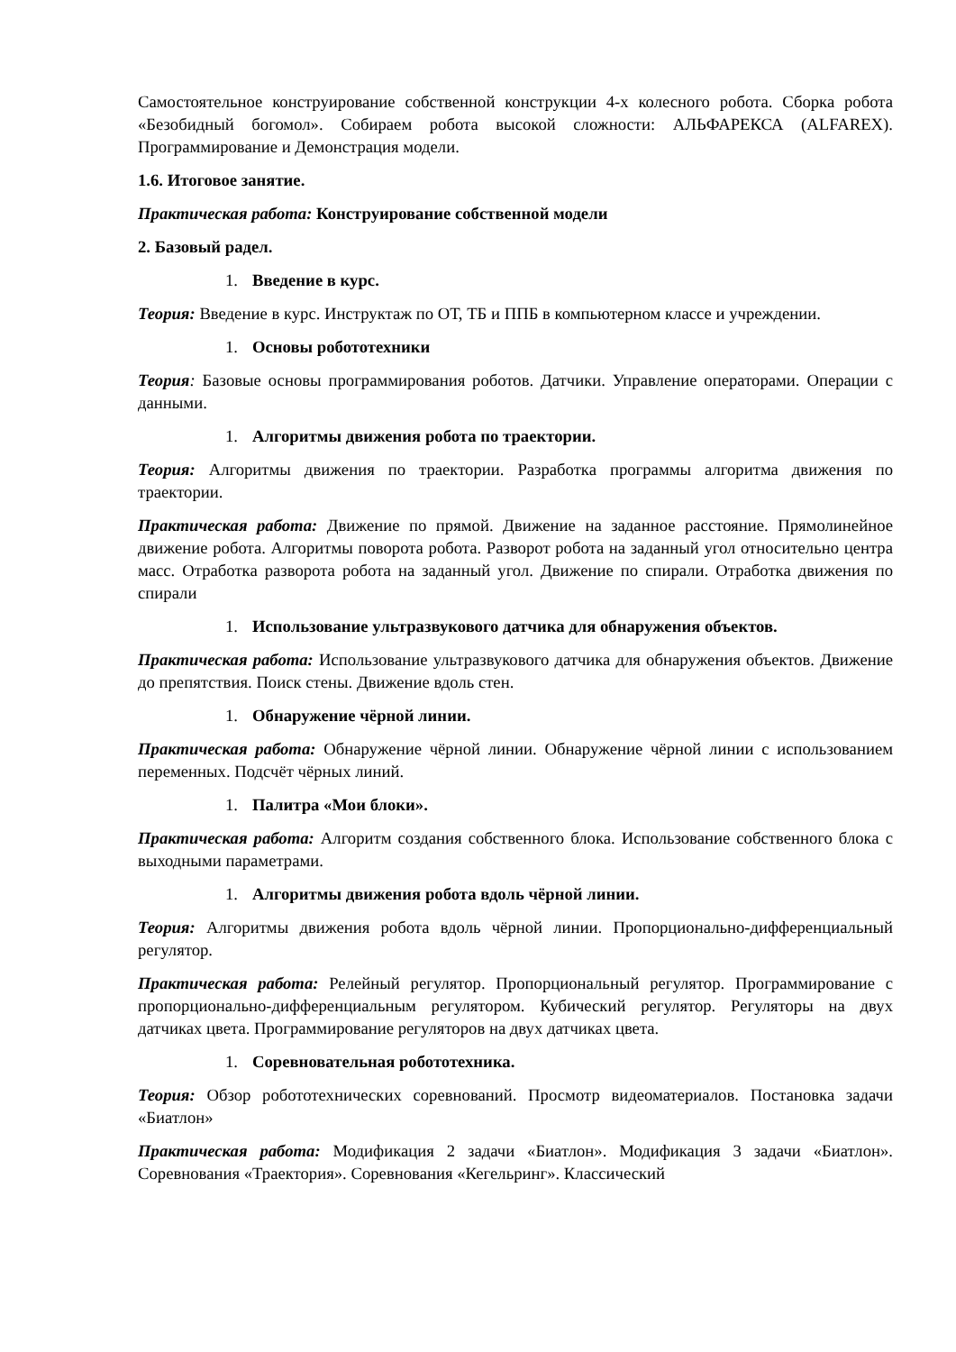Самостоятельное конструирование собственной конструкции 4-х колесного робота. Сборка робота «Безобидный богомол». Собираем робота высокой сложности: АЛЬФАРЕКСА (ALFAREX). Программирование и Демонстрация модели.
1.6. Итоговое занятие.
Практическая работа: Конструирование собственной модели
2. Базовый радел.
1. Введение в курс.
Теория: Введение в курс. Инструктаж по ОТ, ТБ и ППБ в компьютерном классе и учреждении.
1. Основы робототехники
Теория: Базовые основы программирования роботов. Датчики. Управление операторами. Операции с данными.
1. Алгоритмы движения робота по траектории.
Теория: Алгоритмы движения по траектории. Разработка программы алгоритма движения по траектории.
Практическая работа: Движение по прямой. Движение на заданное расстояние. Прямолинейное движение робота. Алгоритмы поворота робота. Разворот робота на заданный угол относительно центра масс. Отработка разворота робота на заданный угол. Движение по спирали. Отработка движения по спирали
1. Использование ультразвукового датчика для обнаружения объектов.
Практическая работа: Использование ультразвукового датчика для обнаружения объектов. Движение до препятствия. Поиск стены. Движение вдоль стен.
1. Обнаружение чёрной линии.
Практическая работа: Обнаружение чёрной линии. Обнаружение чёрной линии с использованием переменных. Подсчёт чёрных линий.
1. Палитра «Мои блоки».
Практическая работа: Алгоритм создания собственного блока. Использование собственного блока с выходными параметрами.
1. Алгоритмы движения робота вдоль чёрной линии.
Теория: Алгоритмы движения робота вдоль чёрной линии. Пропорционально-дифференциальный регулятор.
Практическая работа: Релейный регулятор. Пропорциональный регулятор. Программирование с пропорционально-дифференциальным регулятором. Кубический регулятор. Регуляторы на двух датчиках цвета. Программирование регуляторов на двух датчиках цвета.
1. Соревновательная робототехника.
Теория: Обзор робототехнических соревнований. Просмотр видеоматериалов. Постановка задачи «Биатлон»
Практическая работа: Модификация 2 задачи «Биатлон». Модификация 3 задачи «Биатлон». Соревнования «Траектория». Соревнования «Кегельринг». Классический